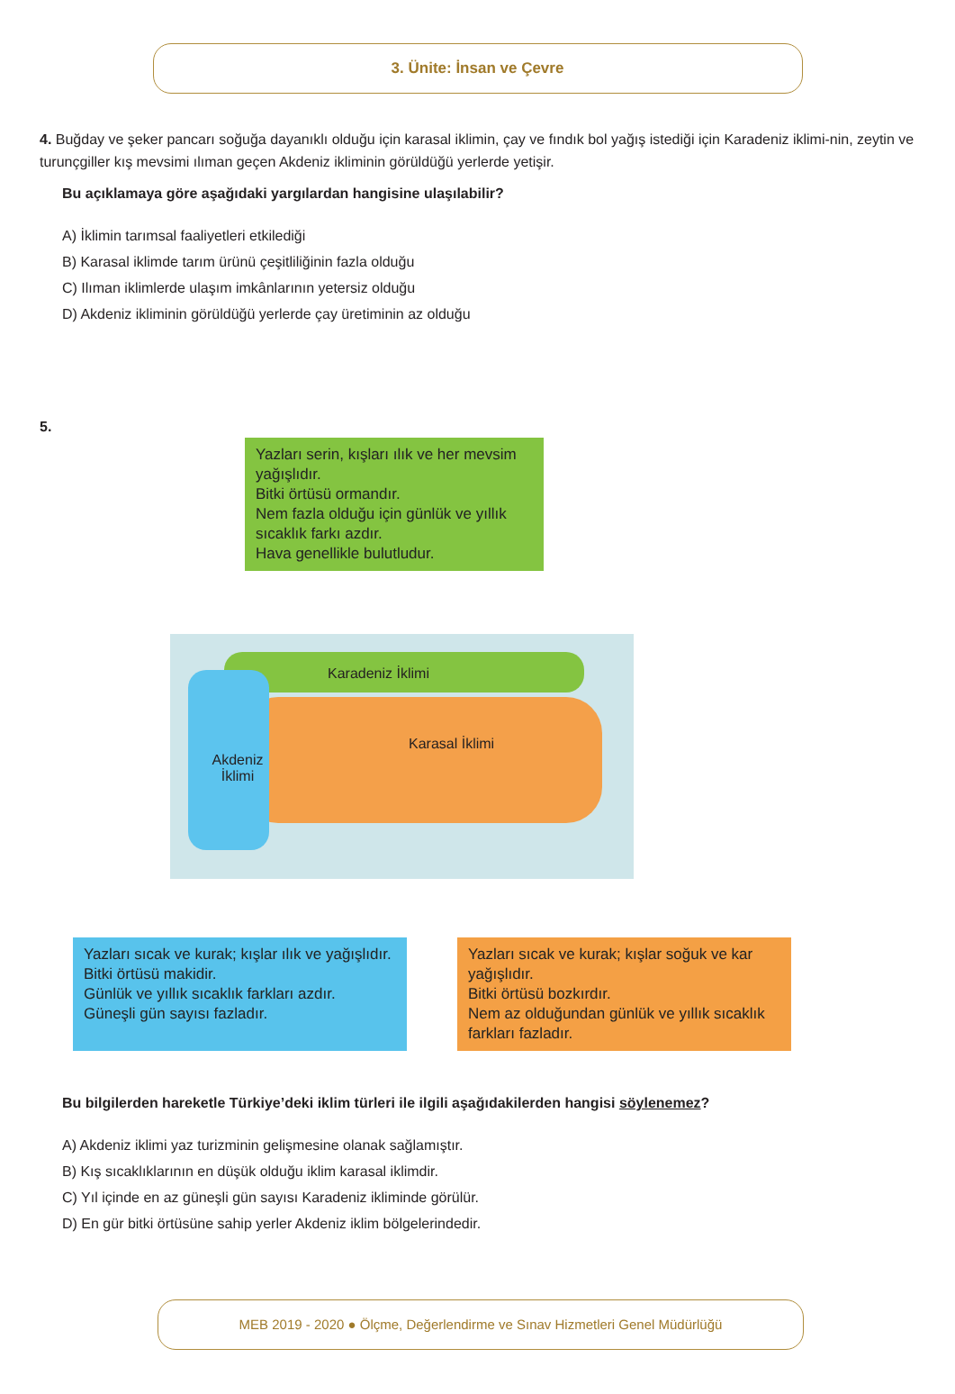3. Ünite: İnsan ve Çevre
4. Buğday ve şeker pancarı soğuğa dayanıklı olduğu için karasal iklimin, çay ve fındık bol yağış istediği için Karadeniz iklimi-nin, zeytin ve turunçgiller kış mevsimi ılıman geçen Akdeniz ikliminin görüldüğü yerlerde yetişir.
Bu açıklamaya göre aşağıdaki yargılardan hangisine ulaşılabilir?
A) İklimin tarımsal faaliyetleri etkilediği
B) Karasal iklimde tarım ürünü çeşitliliğinin fazla olduğu
C) Ilıman iklimlerde ulaşım imkânlarının yetersiz olduğu
D) Akdeniz ikliminin görüldüğü yerlerde çay üretiminin az olduğu
5.
Yazları serin, kışları ılık ve her mevsim yağışlıdır.
Bitki örtüsü ormandır.
Nem fazla olduğu için günlük ve yıllık sıcaklık farkı azdır.
Hava genellikle bulutludur.
Karadeniz İklimi
Karasal İklimi
Akdeniz İklimi
Yazları sıcak ve kurak; kışlar ılık ve yağışlıdır.
Bitki örtüsü makidir.
Günlük ve yıllık sıcaklık farkları azdır.
Güneşli gün sayısı fazladır.
Yazları sıcak ve kurak; kışlar soğuk ve kar yağışlıdır.
Bitki örtüsü bozkırdır.
Nem az olduğundan günlük ve yıllık sıcaklık farkları fazladır.
Bu bilgilerden hareketle Türkiye’deki iklim türleri ile ilgili aşağıdakilerden hangisi söylenemez?
A) Akdeniz iklimi yaz turizminin gelişmesine olanak sağlamıştır.
B) Kış sıcaklıklarının en düşük olduğu iklim karasal iklimdir.
C) Yıl içinde en az güneşli gün sayısı Karadeniz ikliminde görülür.
D) En gür bitki örtüsüne sahip yerler Akdeniz iklim bölgelerindedir.
MEB 2019 - 2020 ● Ölçme, Değerlendirme ve Sınav Hizmetleri Genel Müdürlüğü